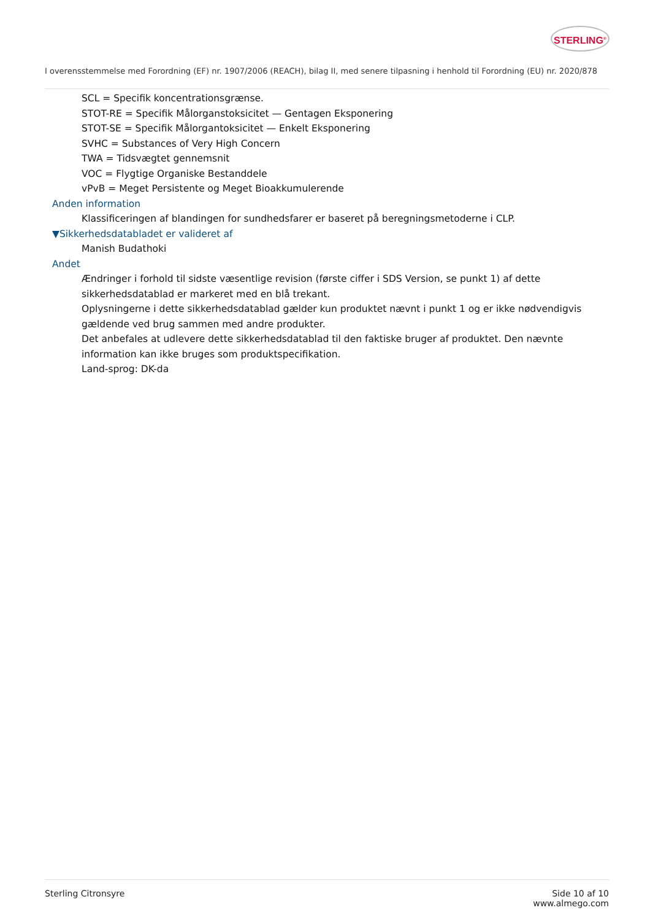STERLING<sup>®</sup>
I overensstemmelse med Forordning (EF) nr. 1907/2006 (REACH), bilag II, med senere tilpasning i henhold til Forordning (EU) nr. 2020/878
SCL = Specifik koncentrationsgrænse.
STOT-RE = Specifik Målorganstoksicitet — Gentagen Eksponering
STOT-SE = Specifik Målorgantoksicitet — Enkelt Eksponering
SVHC = Substances of Very High Concern
TWA = Tidsvægtet gennemsnit
VOC = Flygtige Organiske Bestanddele
vPvB = Meget Persistente og Meget Bioakkumulerende
Anden information
Klassificeringen af blandingen for sundhedsfarer er baseret på beregningsmetoderne i CLP.
▼Sikkerhedsdatabladet er valideret af
Manish Budathoki
Andet
Ændringer i forhold til sidste væsentlige revision (første ciffer i SDS Version, se punkt 1) af dette sikkerhedsdatablad er markeret med en blå trekant.
Oplysningerne i dette sikkerhedsdatablad gælder kun produktet nævnt i punkt 1 og er ikke nødvendigvis gældende ved brug sammen med andre produkter.
Det anbefales at udlevere dette sikkerhedsdatablad til den faktiske bruger af produktet. Den nævnte information kan ikke bruges som produktspecifikation.
Land-sprog: DK-da
Sterling Citronsyre Side 10 af 10
www.almego.com